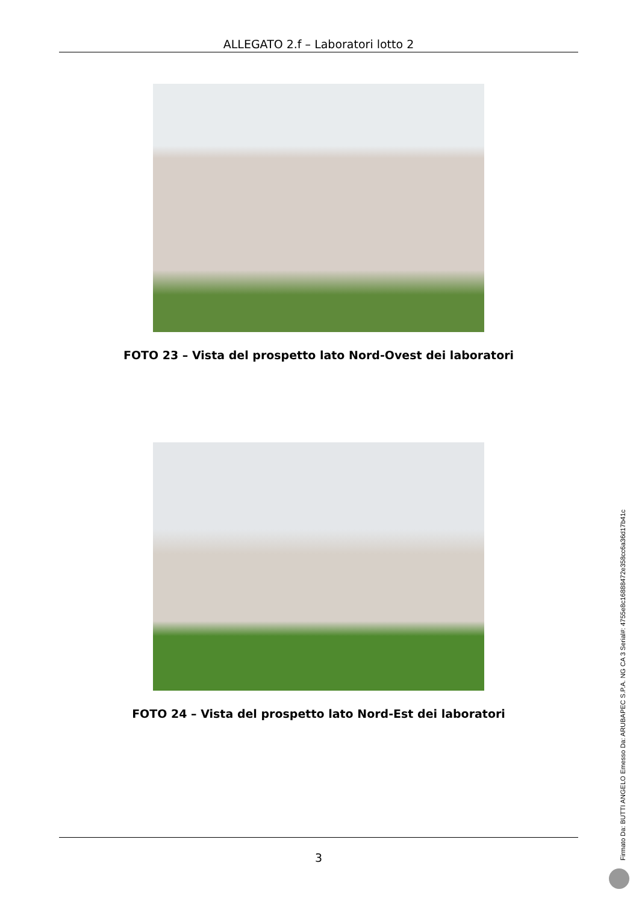ALLEGATO 2.f – Laboratori lotto 2
FOTO 23 – Vista del prospetto lato Nord-Ovest dei laboratori
FOTO 24 – Vista del prospetto lato Nord-Est dei laboratori
3 Firmato Da: BUTTI ANGELO Emesso Da: ARUBAPEC S.P.A. NG CA 3 Serial#: 4755e8c16888472e358cc6a36d17b41c